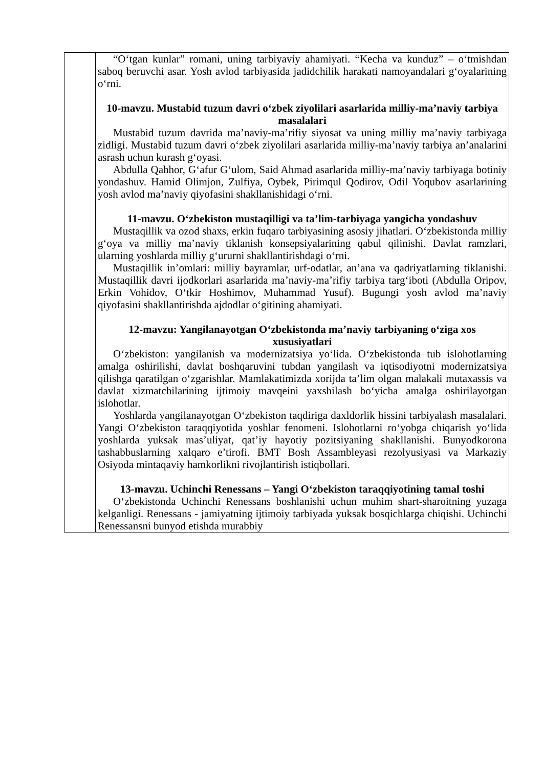| | “O‘tgan kunlar” romani, uning tarbiyaviy ahamiyati. “Kecha va kunduz” – o‘tmishdan saboq beruvchi asar. Yosh avlod tarbiyasida jadidchilik harakati namoyandalari g‘oyalarining o‘rni. 10-mavzu. Mustabid tuzum davri o‘zbek ziyolilari asarlarida milliy-ma’naviy tarbiya masalalari Mustabid tuzum davrida ma’naviy-ma’rifiy siyosat va uning milliy ma’naviy tarbiyaga zidligi. Mustabid tuzum davri o‘zbek ziyolilari asarlarida milliy-ma’naviy tarbiya an’analarini asrash uchun kurash g‘oyasi. Abdulla Qahhor, G‘afur G‘ulom, Said Ahmad asarlarida milliy-ma’naviy tarbiyaga botiniy yondashuv. Hamid Olimjon, Zulfiya, Oybek, Pirimqul Qodirov, Odil Yoqubov asarlarining yosh avlod ma’naviy qiyofasini shakllanishidagi o‘rni. 11-mavzu. O‘zbekiston mustaqilligi va ta’lim-tarbiyaga yangicha yondashuv Mustaqillik va ozod shaxs, erkin fuqaro tarbiyasining asosiy jihatlari. O‘zbekistonda milliy g‘oya va milliy ma’naviy tiklanish konsepsiyalarining qabul qilinishi. Davlat ramzlari, ularning yoshlarda milliy g‘ururni shakllantirishdagi o‘rni. Mustaqillik in’omlari: milliy bayramlar, urf-odatlar, an’ana va qadriyatlarning tiklanishi. Mustaqillik davri ijodkorlari asarlarida ma’naviy-ma’rifiy tarbiya targ‘iboti (Abdulla Oripov, Erkin Vohidov, O‘tkir Hoshimov, Muhammad Yusuf). Bugungi yosh avlod ma’naviy qiyofasini shakllantirishda ajdodlar o‘gitining ahamiyati. 12-mavzu: Yangilanayotgan O‘zbekistonda ma’naviy tarbiyaning o‘ziga xos xususiyatlari O‘zbekiston: yangilanish va modernizatsiya yo‘lida. O‘zbekistonda tub islohotlarning amalga oshirilishi, davlat boshqaruvini tubdan yangilash va iqtisodiyotni modernizatsiya qilishga qaratilgan o‘zgarishlar. Mamlakatimizda xorijda ta’lim olgan malakali mutaxassis va davlat xizmatchilarining ijtimoiy mavqeini yaxshilash bo‘yicha amalga oshirilayotgan islohotlar. Yoshlarda yangilanayotgan O‘zbekiston taqdiriga daxldorlik hissini tarbiyalash masalalari. Yangi O‘zbekiston taraqqiyotida yoshlar fenomeni. Islohotlarni ro‘yobga chiqarish yo‘lida yoshlarda yuksak mas’uliyat, qat’iy hayotiy pozitsiyaning shakllanishi. Bunyodkorona tashabbuslarning xalqaro e’tirofi. BMT Bosh Assambleyasi rezolyusiyasi va Markaziy Osiyoda mintaqaviy hamkorlikni rivojlantirish istiqbollari. 13-mavzu. Uchinchi Renessans – Yangi O‘zbekiston taraqqiyotining tamal toshi O‘zbekistonda Uchinchi Renessans boshlanishi uchun muhim shart-sharoitning yuzaga kelganligi. Renessans - jamiyatning ijtimoiy tarbiyada yuksak bosqichlarga chiqishi. Uchinchi Renessansni bunyod etishda murabbiy |